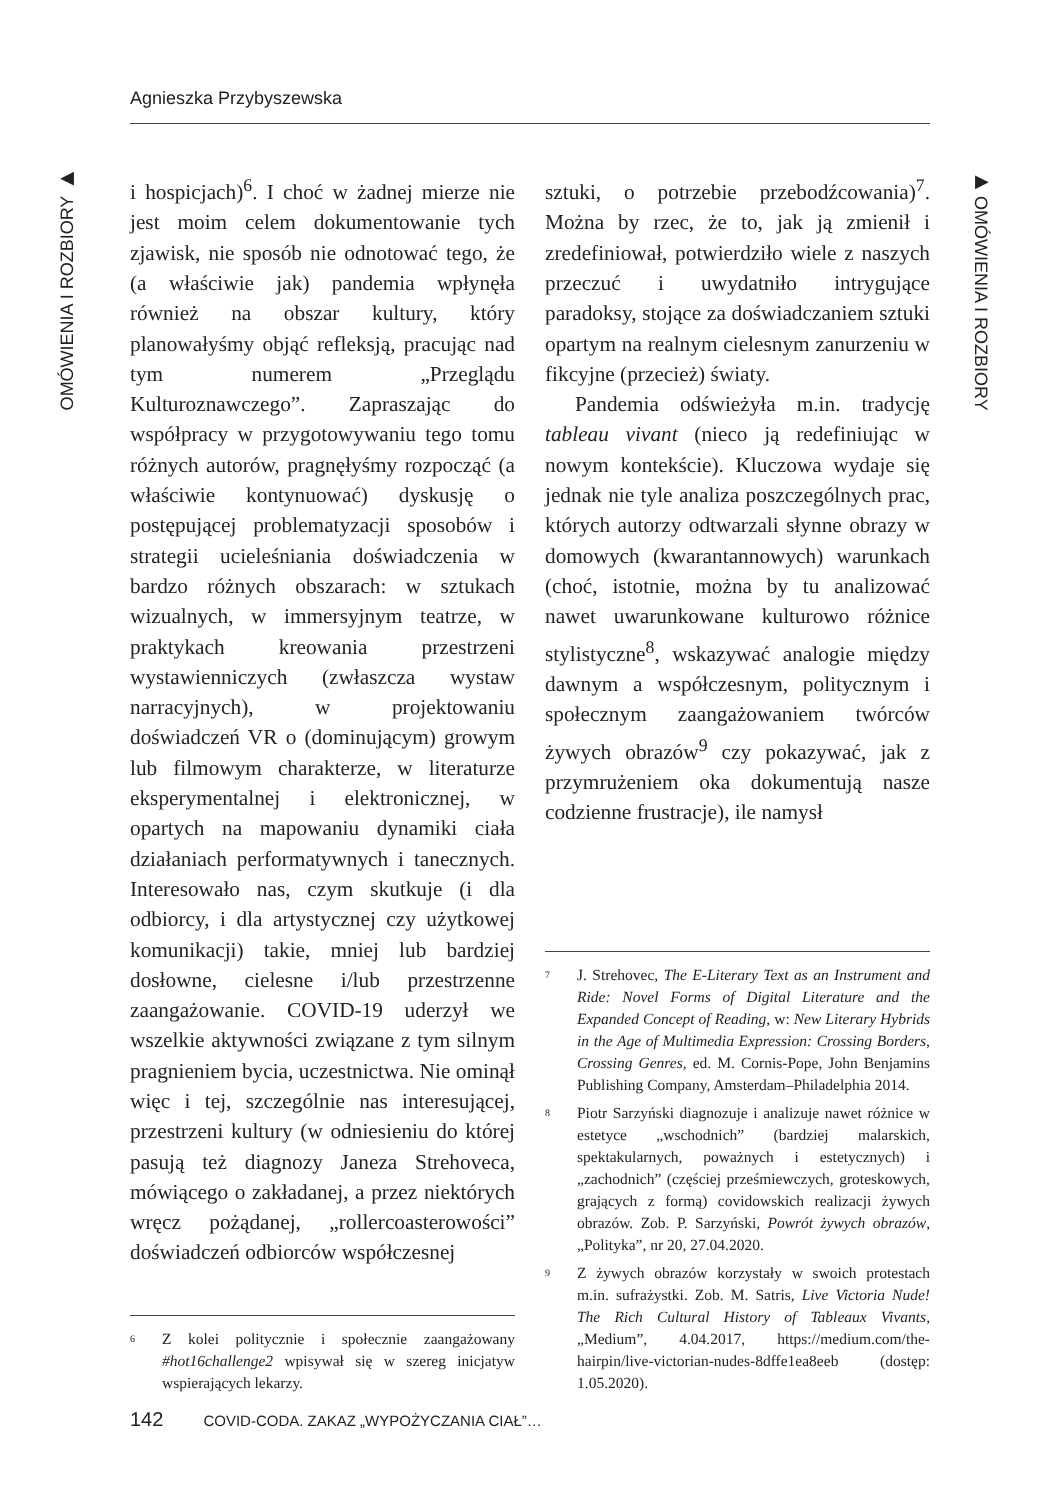Agnieszka Przybyszewska
OMÓWIENIA I ROZBIORY ▶
i hospicjach)<sup>6</sup>. I choć w żadnej mierze nie jest moim celem dokumentowanie tych zjawisk, nie sposób nie odnotować tego, że (a właściwie jak) pandemia wpłynęła również na obszar kultury, który planowałyśmy objąć refleksją, pracując nad tym numerem „Przeglądu Kulturoznawczego”. Zapraszając do współpracy w przygotowywaniu tego tomu różnych autorów, pragnęłyśmy rozpocząć (a właściwie kontynuować) dyskusję o postępującej problematyzacji sposobów i strategii ucieleśniania doświadczenia w bardzo różnych obszarach: w sztukach wizualnych, w immersyjnym teatrze, w praktykach kreowania przestrzeni wystawienniczych (zwłaszcza wystaw narracyjnych), w projektowaniu doświadczeń VR o (dominującym) growym lub filmowym charakterze, w literaturze eksperymentalnej i elektronicznej, w opartych na mapowaniu dynamiki ciała działaniach performatywnych i tanecznych. Interesowało nas, czym skutkuje (i dla odbiorcy, i dla artystycznej czy użytkowej komunikacji) takie, mniej lub bardziej dosłowne, cielesne i/lub przestrzenne zaangażowanie. COVID-19 uderzył we wszelkie aktywności związane z tym silnym pragnieniem bycia, uczestnictwa. Nie ominął więc i tej, szczególnie nas interesującej, przestrzeni kultury (w odniesieniu do której pasują też diagnozy Janeza Strehoveca, mówiącego o zakładanej, a przez niektórych wręcz pożądanej, „rollercoasterowości” doświadczeń odbiorców współczesnej
<sup>6</sup> Z kolei politycznie i społecznie zaangażowany #hot16challenge2 wpisywał się w szereg inicjatyw wspierających lekarzy.
sztuki, o potrzebie przebodźcowania)<sup>7</sup>. Można by rzec, że to, jak ją zmienił i zredefiniował, potwierdziło wiele z naszych przeczuć i uwydatniło intrygujące paradoksy, stojące za doświadczaniem sztuki opartym na realnym cielesnym zanurzeniu w fikcyjne (przecież) światy.
Pandemia odświeżyła m.in. tradycję tableau vivant (nieco ją redefiniując w nowym kontekście). Kluczowa wydaje się jednak nie tyle analiza poszczególnych prac, których autorzy odtwarzali słynne obrazy w domowych (kwarantannowych) warunkach (choć, istotnie, można by tu analizować nawet uwarunkowane kulturowo różnice stylistyczne<sup>8</sup>, wskazywać analogie między dawnym a współczesnym, politycznym i społecznym zaangażowaniem twórców żywych obrazów<sup>9</sup> czy pokazywać, jak z przymrużeniem oka dokumentują nasze codzienne frustracje), ile namysł
<sup>7</sup> J. Strehovec, The E-Literary Text as an Instrument and Ride: Novel Forms of Digital Literature and the Expanded Concept of Reading, w: New Literary Hybrids in the Age of Multimedia Expression: Crossing Borders, Crossing Genres, ed. M. Cornis-Pope, John Benjamins Publishing Company, Amsterdam–Philadelphia 2014.
<sup>8</sup> Piotr Sarzyński diagnozuje i analizuje nawet różnice w estetyce „wschodnich” (bardziej malarskich, spektakularnych, poważnych i estetycznych) i „zachodnich” (częściej prześmiewczych, groteskowych, grających z formą) covidowskich realizacji żywych obrazów. Zob. P. Sarzyński, Powrót żywych obrazów, „Polityka”, nr 20, 27.04.2020.
<sup>9</sup> Z żywych obrazów korzystały w swoich protestach m.in. sufrażystki. Zob. M. Satris, Live Victoria Nude! The Rich Cultural History of Tableaux Vivants, „Medium”, 4.04.2017, https://medium.com/the-hairpin/live-victorian-nudes-8dffe1ea8eeb (dostęp: 1.05.2020).
▶ OMÓWIENIA I ROZBIORY
142 COVID-CODA. ZAKAZ „WYPOŻYCZANIA CIAŁ”…